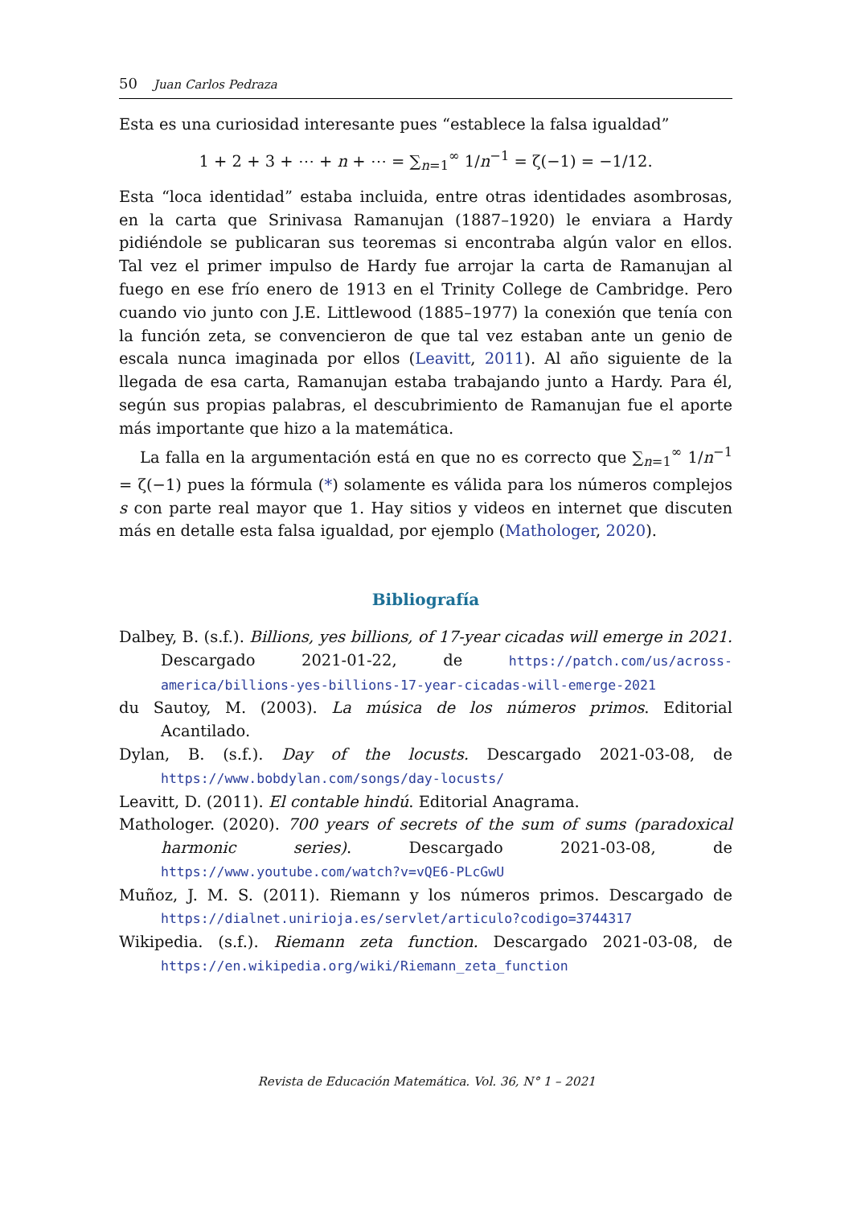50 Juan Carlos Pedraza
Esta es una curiosidad interesante pues “establece la falsa igualdad”
1 + 2 + 3 + ⋯ + n + ⋯ = ∑<sub>n=1</sub><sup>∞</sup> 1/n<sup>−1</sup> = ζ(−1) = −1/12.
Esta “loca identidad” estaba incluida, entre otras identidades asombrosas, en la carta que Srinivasa Ramanujan (1887–1920) le enviara a Hardy pidiéndole se publicaran sus teoremas si encontraba algún valor en ellos. Tal vez el primer impulso de Hardy fue arrojar la carta de Ramanujan al fuego en ese frío enero de 1913 en el Trinity College de Cambridge. Pero cuando vio junto con J.E. Littlewood (1885–1977) la conexión que tenía con la función zeta, se convencieron de que tal vez estaban ante un genio de escala nunca imaginada por ellos (Leavitt, 2011). Al año siguiente de la llegada de esa carta, Ramanujan estaba trabajando junto a Hardy. Para él, según sus propias palabras, el descubrimiento de Ramanujan fue el aporte más importante que hizo a la matemática.
La falla en la argumentación está en que no es correcto que ∑<sub>n=1</sub><sup>∞</sup> 1/n<sup>−1</sup> = ζ(−1) pues la fórmula (*) solamente es válida para los números complejos s con parte real mayor que 1. Hay sitios y videos en internet que discuten más en detalle esta falsa igualdad, por ejemplo (Mathologer, 2020).
Bibliografía
Dalbey, B. (s.f.). Billions, yes billions, of 17-year cicadas will emerge in 2021. Descargado 2021-01-22, de https://patch.com/us/across-america/billions-yes-billions-17-year-cicadas-will-emerge-2021
du Sautoy, M. (2003). La música de los números primos. Editorial Acantilado.
Dylan, B. (s.f.). Day of the locusts. Descargado 2021-03-08, de https://www.bobdylan.com/songs/day-locusts/
Leavitt, D. (2011). El contable hindú. Editorial Anagrama.
Mathologer. (2020). 700 years of secrets of the sum of sums (paradoxical harmonic series). Descargado 2021-03-08, de https://www.youtube.com/watch?v=vQE6-PLcGwU
Muñoz, J. M. S. (2011). Riemann y los números primos. Descargado de https://dialnet.unirioja.es/servlet/articulo?codigo=3744317
Wikipedia. (s.f.). Riemann zeta function. Descargado 2021-03-08, de https://en.wikipedia.org/wiki/Riemann_zeta_function
Revista de Educación Matemática. Vol. 36, N° 1 – 2021